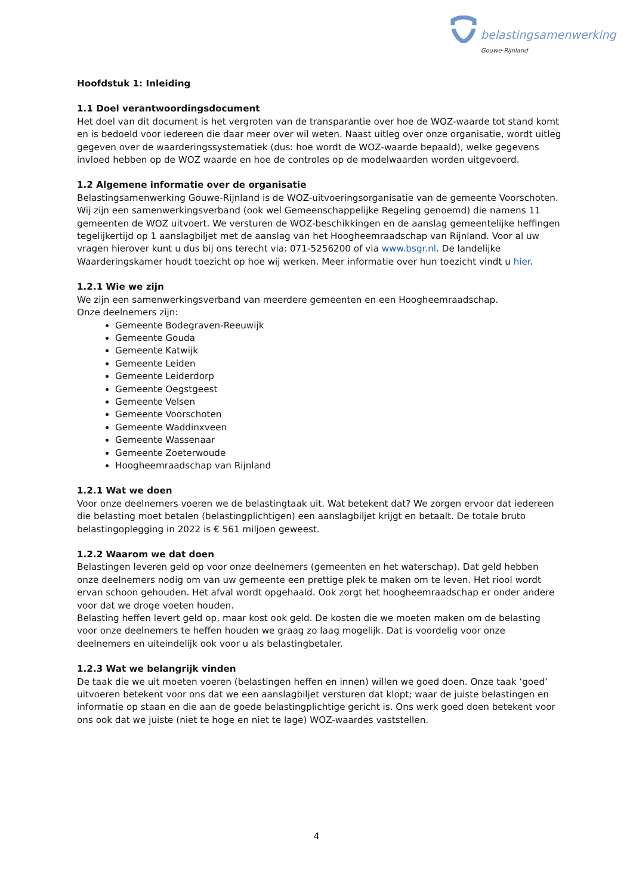belastingsamenwerking
Gouwe-Rijnland
Hoofdstuk 1: Inleiding
1.1 Doel verantwoordingsdocument
Het doel van dit document is het vergroten van de transparantie over hoe de WOZ-waarde tot stand komt en is bedoeld voor iedereen die daar meer over wil weten. Naast uitleg over onze organisatie, wordt uitleg gegeven over de waarderingssystematiek (dus: hoe wordt de WOZ-waarde bepaald), welke gegevens invloed hebben op de WOZ waarde en hoe de controles op de modelwaarden worden uitgevoerd.
1.2 Algemene informatie over de organisatie
Belastingsamenwerking Gouwe-Rijnland is de WOZ-uitvoeringsorganisatie van de gemeente Voorschoten. Wij zijn een samenwerkingsverband (ook wel Gemeenschappelijke Regeling genoemd) die namens 11 gemeenten de WOZ uitvoert. We versturen de WOZ-beschikkingen en de aanslag gemeentelijke heffingen tegelijkertijd op 1 aanslagbiljet met de aanslag van het Hoogheemraadschap van Rijnland. Voor al uw vragen hierover kunt u dus bij ons terecht via: 071-5256200 of via www.bsgr.nl. De landelijke Waarderingskamer houdt toezicht op hoe wij werken. Meer informatie over hun toezicht vindt u hier.
1.2.1 Wie we zijn
We zijn een samenwerkingsverband van meerdere gemeenten en een Hoogheemraadschap.
Onze deelnemers zijn:
Gemeente Bodegraven-Reeuwijk
Gemeente Gouda
Gemeente Katwijk
Gemeente Leiden
Gemeente Leiderdorp
Gemeente Oegstgeest
Gemeente Velsen
Gemeente Voorschoten
Gemeente Waddinxveen
Gemeente Wassenaar
Gemeente Zoeterwoude
Hoogheemraadschap van Rijnland
1.2.1 Wat we doen
Voor onze deelnemers voeren we de belastingtaak uit. Wat betekent dat? We zorgen ervoor dat iedereen die belasting moet betalen (belastingplichtigen) een aanslagbiljet krijgt en betaalt. De totale bruto belastingoplegging in 2022 is € 561 miljoen geweest.
1.2.2 Waarom we dat doen
Belastingen leveren geld op voor onze deelnemers (gemeenten en het waterschap). Dat geld hebben onze deelnemers nodig om van uw gemeente een prettige plek te maken om te leven. Het riool wordt ervan schoon gehouden. Het afval wordt opgehaald. Ook zorgt het hoogheemraadschap er onder andere voor dat we droge voeten houden.
Belasting heffen levert geld op, maar kost ook geld. De kosten die we moeten maken om de belasting voor onze deelnemers te heffen houden we graag zo laag mogelijk. Dat is voordelig voor onze deelnemers en uiteindelijk ook voor u als belastingbetaler.
1.2.3 Wat we belangrijk vinden
De taak die we uit moeten voeren (belastingen heffen en innen) willen we goed doen. Onze taak ‘goed’ uitvoeren betekent voor ons dat we een aanslagbiljet versturen dat klopt; waar de juiste belastingen en informatie op staan en die aan de goede belastingplichtige gericht is. Ons werk goed doen betekent voor ons ook dat we juiste (niet te hoge en niet te lage) WOZ-waardes vaststellen.
4